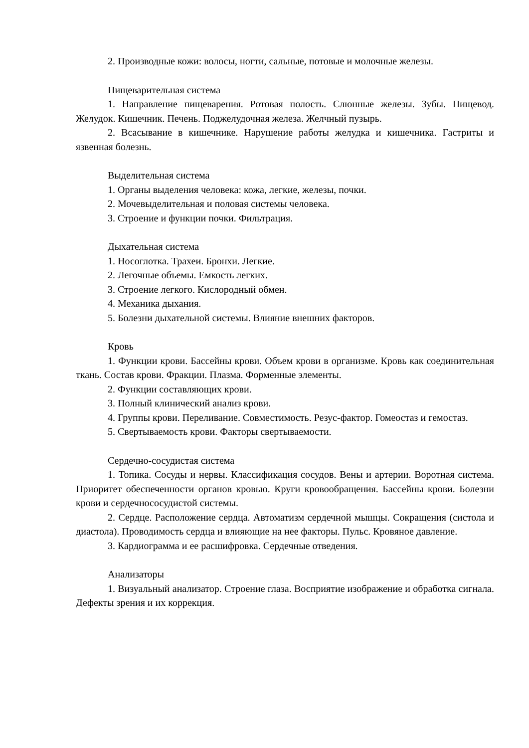2. Производные кожи: волосы, ногти, сальные, потовые и молочные железы.
Пищеварительная система
1. Направление пищеварения. Ротовая полость. Слюнные железы. Зубы. Пищевод. Желудок. Кишечник. Печень. Поджелудочная железа. Желчный пузырь.
2. Всасывание в кишечнике. Нарушение работы желудка и кишечника. Гастриты и язвенная болезнь.
Выделительная система
1. Органы выделения человека: кожа, легкие, железы, почки.
2. Мочевыделительная и половая системы человека.
3. Строение и функции почки. Фильтрация.
Дыхательная система
1. Носоглотка. Трахеи. Бронхи. Легкие.
2. Легочные объемы. Емкость легких.
3. Строение легкого. Кислородный обмен.
4. Механика дыхания.
5. Болезни дыхательной системы. Влияние внешних факторов.
Кровь
1. Функции крови. Бассейны крови. Объем крови в организме. Кровь как соединительная ткань. Состав крови. Фракции. Плазма. Форменные элементы.
2. Функции составляющих крови.
3. Полный клинический анализ крови.
4. Группы крови. Переливание. Совместимость. Резус-фактор. Гомеостаз и гемостаз.
5. Свертываемость крови. Факторы свертываемости.
Сердечно-сосудистая система
1. Топика. Сосуды и нервы. Классификация сосудов. Вены и артерии. Воротная система. Приоритет обеспеченности органов кровью. Круги кровообращения. Бассейны крови. Болезни крови и сердечнососудистой системы.
2. Сердце. Расположение сердца. Автоматизм сердечной мышцы. Сокращения (систола и диастола). Проводимость сердца и влияющие на нее факторы. Пульс. Кровяное давление.
3. Кардиограмма и ее расшифровка. Сердечные отведения.
Анализаторы
1. Визуальный анализатор. Строение глаза. Восприятие изображение и обработка сигнала. Дефекты зрения и их коррекция.